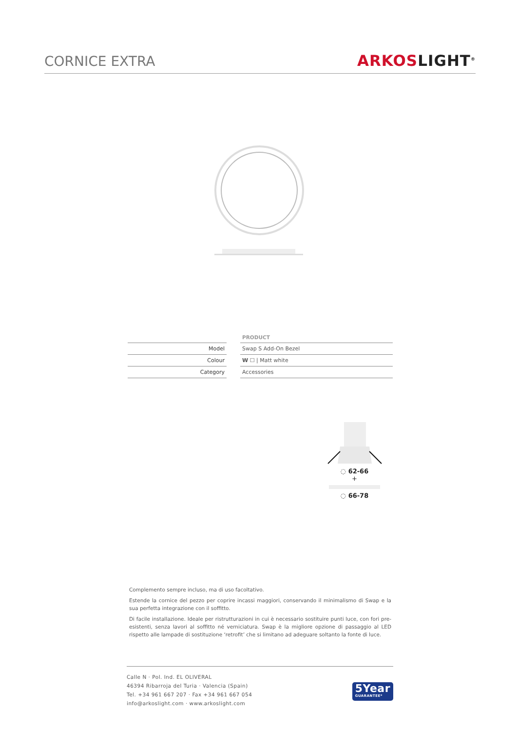CORNICE EXTRA
ARKOS LIGHT<sup>®</sup>
| | | PRODUCT |
| --- | --- | --- |
| Model | | Swap S Add-On Bezel |
| Colour | | W ☐ / Matt white |
| Category | | Accessories |
◌ 62-66
+
◌ 66-78
Complemento sempre incluso, ma di uso facoltativo.
Estende la cornice del pezzo per coprire incassi maggiori, conservando il minimalismo di Swap e la sua perfetta integrazione con il soffitto.
Di facile installazione. Ideale per ristrutturazioni in cui è necessario sostituire punti luce, con fori pre-esistenti, senza lavori al soffitto né verniciatura. Swap è la migliore opzione di passaggio al LED rispetto alle lampade di sostituzione ‘retrofit’ che si limitano ad adeguare soltanto la fonte di luce.
Calle N · Pol. Ind. EL OLIVERAL
46394 Ribarroja del Turia · Valencia (Spain)
Tel. +34 961 667 207 · Fax +34 961 667 054
info@arkoslight.com · www.arkoslight.com
5Year
GUARANTEE*